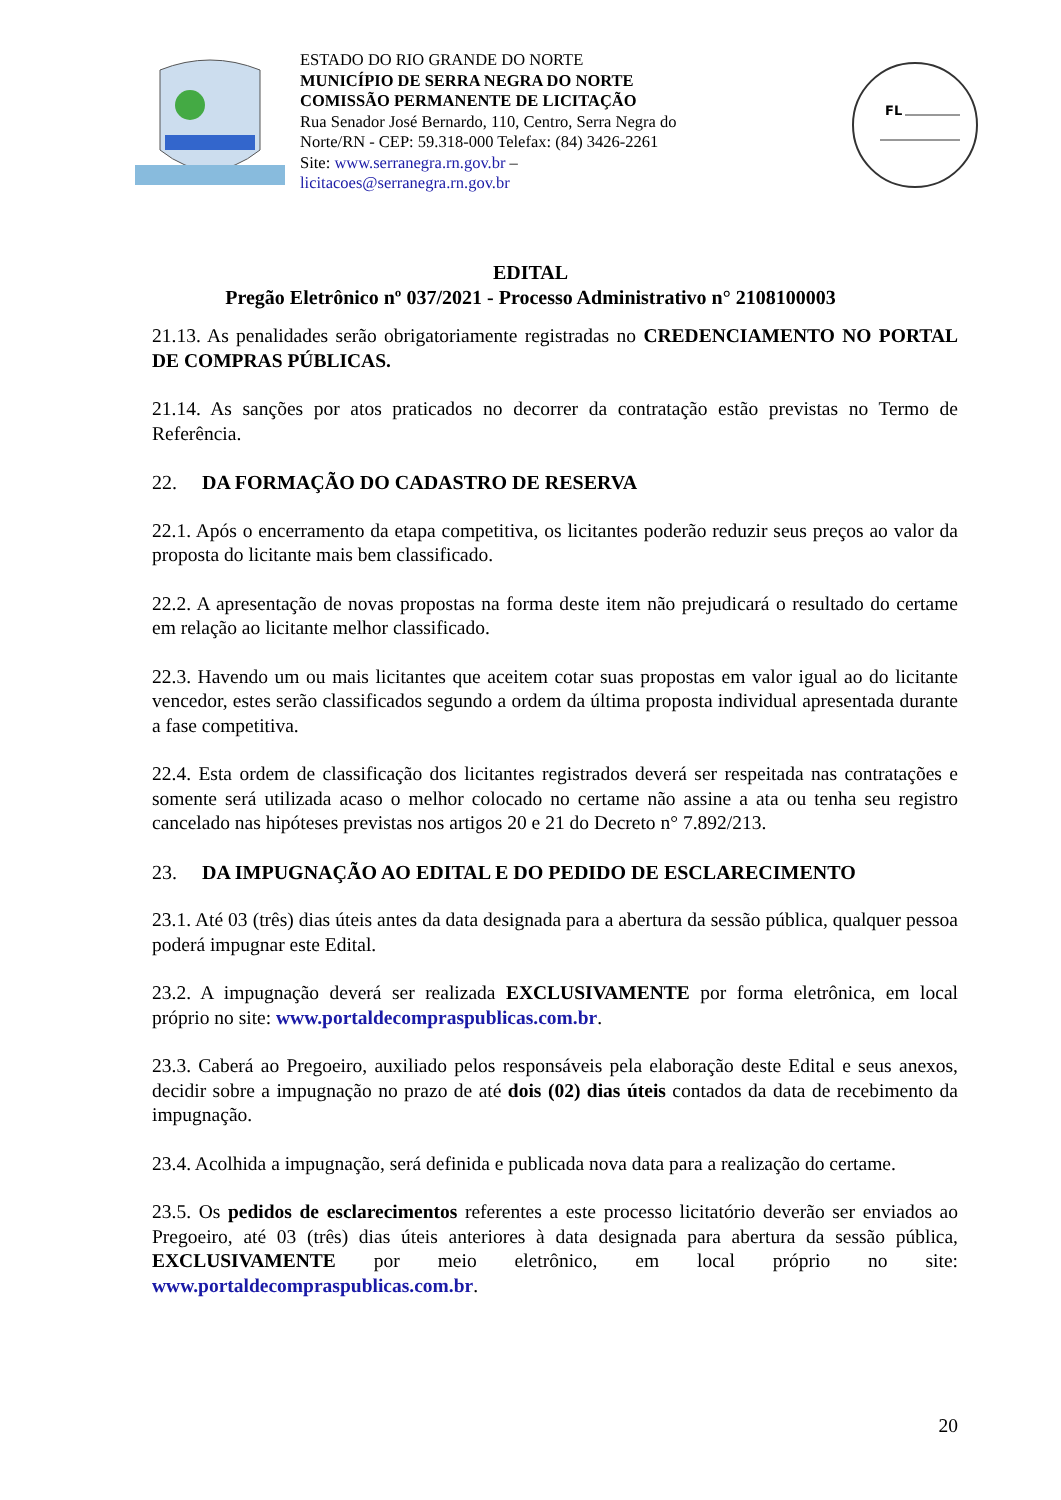ESTADO DO RIO GRANDE DO NORTE
MUNICÍPIO DE SERRA NEGRA DO NORTE
COMISSÃO PERMANENTE DE LICITAÇÃO
Rua Senador José Bernardo, 110, Centro, Serra Negra do Norte/RN - CEP: 59.318-000 Telefax: (84) 3426-2261
Site: www.serranegra.rn.gov.br –
licitacoes@serranegra.rn.gov.br
FL
EDITAL
Pregão Eletrônico nº 037/2021 - Processo Administrativo n° 2108100003
21.13. As penalidades serão obrigatoriamente registradas no CREDENCIAMENTO NO PORTAL DE COMPRAS PÚBLICAS.
21.14. As sanções por atos praticados no decorrer da contratação estão previstas no Termo de Referência.
22. DA FORMAÇÃO DO CADASTRO DE RESERVA
22.1. Após o encerramento da etapa competitiva, os licitantes poderão reduzir seus preços ao valor da proposta do licitante mais bem classificado.
22.2. A apresentação de novas propostas na forma deste item não prejudicará o resultado do certame em relação ao licitante melhor classificado.
22.3. Havendo um ou mais licitantes que aceitem cotar suas propostas em valor igual ao do licitante vencedor, estes serão classificados segundo a ordem da última proposta individual apresentada durante a fase competitiva.
22.4. Esta ordem de classificação dos licitantes registrados deverá ser respeitada nas contratações e somente será utilizada acaso o melhor colocado no certame não assine a ata ou tenha seu registro cancelado nas hipóteses previstas nos artigos 20 e 21 do Decreto n° 7.892/213.
23. DA IMPUGNAÇÃO AO EDITAL E DO PEDIDO DE ESCLARECIMENTO
23.1. Até 03 (três) dias úteis antes da data designada para a abertura da sessão pública, qualquer pessoa poderá impugnar este Edital.
23.2. A impugnação deverá ser realizada EXCLUSIVAMENTE por forma eletrônica, em local próprio no site: www.portaldecompraspublicas.com.br.
23.3. Caberá ao Pregoeiro, auxiliado pelos responsáveis pela elaboração deste Edital e seus anexos, decidir sobre a impugnação no prazo de até dois (02) dias úteis contados da data de recebimento da impugnação.
23.4. Acolhida a impugnação, será definida e publicada nova data para a realização do certame.
23.5. Os pedidos de esclarecimentos referentes a este processo licitatório deverão ser enviados ao Pregoeiro, até 03 (três) dias úteis anteriores à data designada para abertura da sessão pública, EXCLUSIVAMENTE por meio eletrônico, em local próprio no site: www.portaldecompraspublicas.com.br.
20